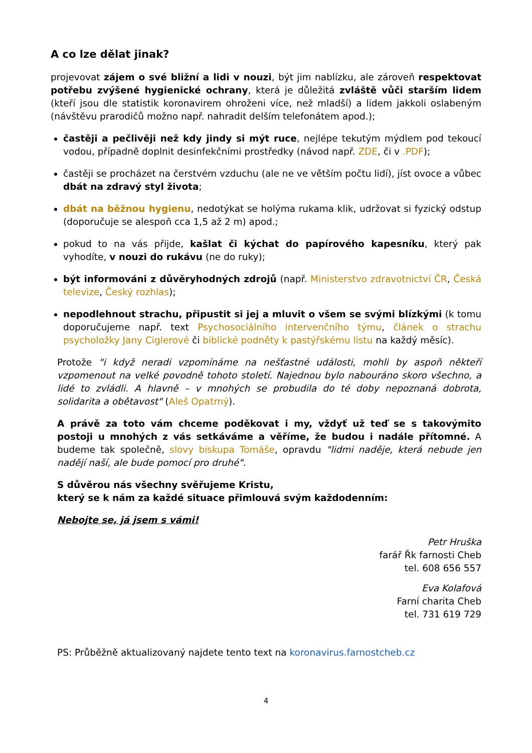A co lze dělat jinak?
projevovat zájem o své bližní a lidi v nouzi, být jim nablízku, ale zároveň respektovat potřebu zvýšené hygienické ochrany, která je důležitá zvláště vůči starším lidem (kteří jsou dle statistik koronavirem ohroženi více, než mladší) a lidem jakkoli oslabeným (návštěvu prarodičů možno např. nahradit delším telefonátem apod.);
častěji a pečlivěji než kdy jindy si mýt ruce, nejlépe tekutým mýdlem pod tekoucí vodou, případně doplnit desinfekčními prostředky (návod např. ZDE, či v .PDF);
častěji se procházet na čerstvém vzduchu (ale ne ve větším počtu lidí), jíst ovoce a vůbec dbát na zdravý styl života;
dbát na běžnou hygienu, nedotýkat se holýma rukama klik, udržovat si fyzický odstup (doporučuje se alespoň cca 1,5 až 2 m) apod.;
pokud to na vás přijde, kašlat či kýchat do papírového kapesníku, který pak vyhodíte, v nouzi do rukávu (ne do ruky);
být informováni z důvěryhodných zdrojů (např. Ministerstvo zdravotnictví ČR, Česká televize, Český rozhlas);
nepodlehnout strachu, připustit si jej a mluvit o všem se svými blízkými (k tomu doporučujeme např. text Psychosociálního intervenčního týmu, článek o strachu psycholožky Jany Ciglerové či biblické podněty k pastýřskému listu na každý měsíc).
Protože "i když neradi vzpomínáme na nešťastné události, mohli by aspoň někteří vzpomenout na velké povodně tohoto století. Najednou bylo nabouráno skoro všechno, a lidé to zvládli. A hlavně – v mnohých se probudila do té doby nepoznaná dobrota, solidarita a obětavost" (Aleš Opatrný).
A právě za toto vám chceme poděkovat i my, vždyť už teď se s takovýmito postoji u mnohých z vás setkáváme a věříme, že budou i nadále přítomné. A budeme tak společně, slovy biskupa Tomáše, opravdu "lidmi naděje, která nebude jen nadějí naší, ale bude pomocí pro druhé".
S důvěrou nás všechny svěřujeme Kristu,
který se k nám za každé situace přimlouvá svým každodenním:
Nebojte se, já jsem s vámi!
Petr Hruška
farář Řk farnosti Cheb
tel. 608 656 557
Eva Kolafová
Farní charita Cheb
tel. 731 619 729
PS: Průběžně aktualizovaný najdete tento text na koronavirus.farnostcheb.cz
4